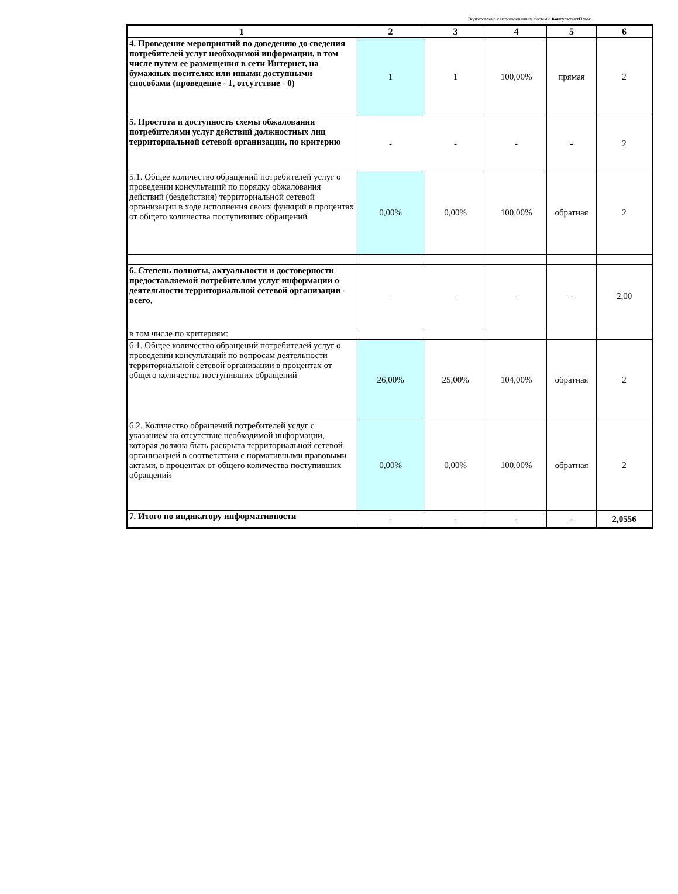Подготовлено с использованием системы КонсультантПлюс
| 1 | 2 | 3 | 4 | 5 | 6 |
| --- | --- | --- | --- | --- | --- |
| 4. Проведение мероприятий по доведению до сведения потребителей услуг необходимой информации, в том числе путем ее размещения в сети Интернет, на бумажных носителях или иными доступными способами (проведение - 1, отсутствие - 0) | 1 | 1 | 100,00% | прямая | 2 |
| 5. Простота и доступность схемы обжалования потребителями услуг действий должностных лиц территориальной сетевой организации, по критерию | - | - | - | - | 2 |
| 5.1. Общее количество обращений потребителей услуг о проведении консультаций по порядку обжалования действий (бездействия) территориальной сетевой организации в ходе исполнения своих функций в процентах от общего количества поступивших обращений | 0,00% | 0,00% | 100,00% | обратная | 2 |
| 6. Степень полноты, актуальности и достоверности предоставляемой потребителям услуг информации о деятельности территориальной сетевой организации - всего, | - | - | - | - | 2,00 |
| в том числе по критериям: | | | | | |
| 6.1. Общее количество обращений потребителей услуг о проведении консультаций по вопросам деятельности территориальной сетевой организации в процентах от общего количества поступивших обращений | 26,00% | 25,00% | 104,00% | обратная | 2 |
| 6.2. Количество обращений потребителей услуг с указанием на отсутствие необходимой информации, которая должна быть раскрыта территориальной сетевой организацией в соответствии с нормативными правовыми актами, в процентах от общего количества поступивших обращений | 0,00% | 0,00% | 100,00% | обратная | 2 |
| 7. Итого по индикатору информативности | - | - | - | - | 2,0556 |